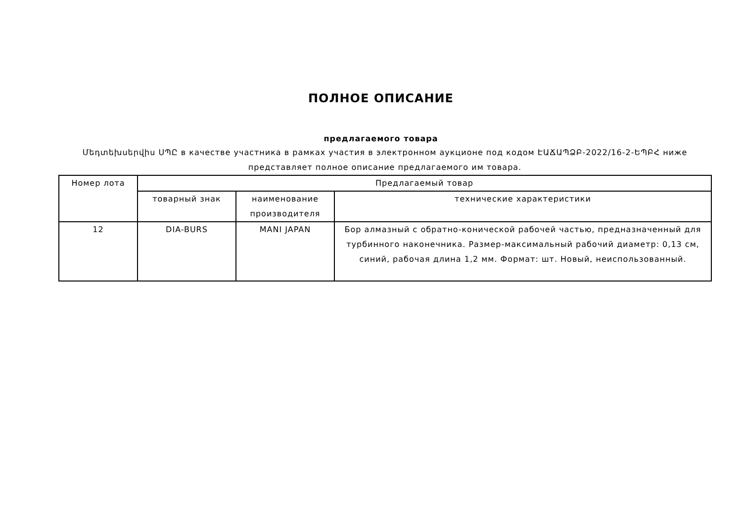ПОЛНОЕ ОПИСАНИЕ
предлагаемого товара
Մեդտեխսերվիս ՍՊԸ в качестве участника в рамках участия в электронном аукционе под кодом ԷԱՃԱՊՁԲ-2022/16-2-ԵՊԲՀ ниже представляет полное описание предлагаемого им товара.
| Номер лота | Предлагаемый товар | | |
| --- | --- | --- | --- |
| | товарный знак | наименование производителя | технические характеристики |
| 12 | DIA-BURS | MANI JAPAN | Бор алмазный с обратно-конической рабочей частью, предназначенный для турбинного наконечника. Размер-максимальный рабочий диаметр: 0,13 см, синий, рабочая длина 1,2 мм. Формат: шт. Новый, неиспользованный. |